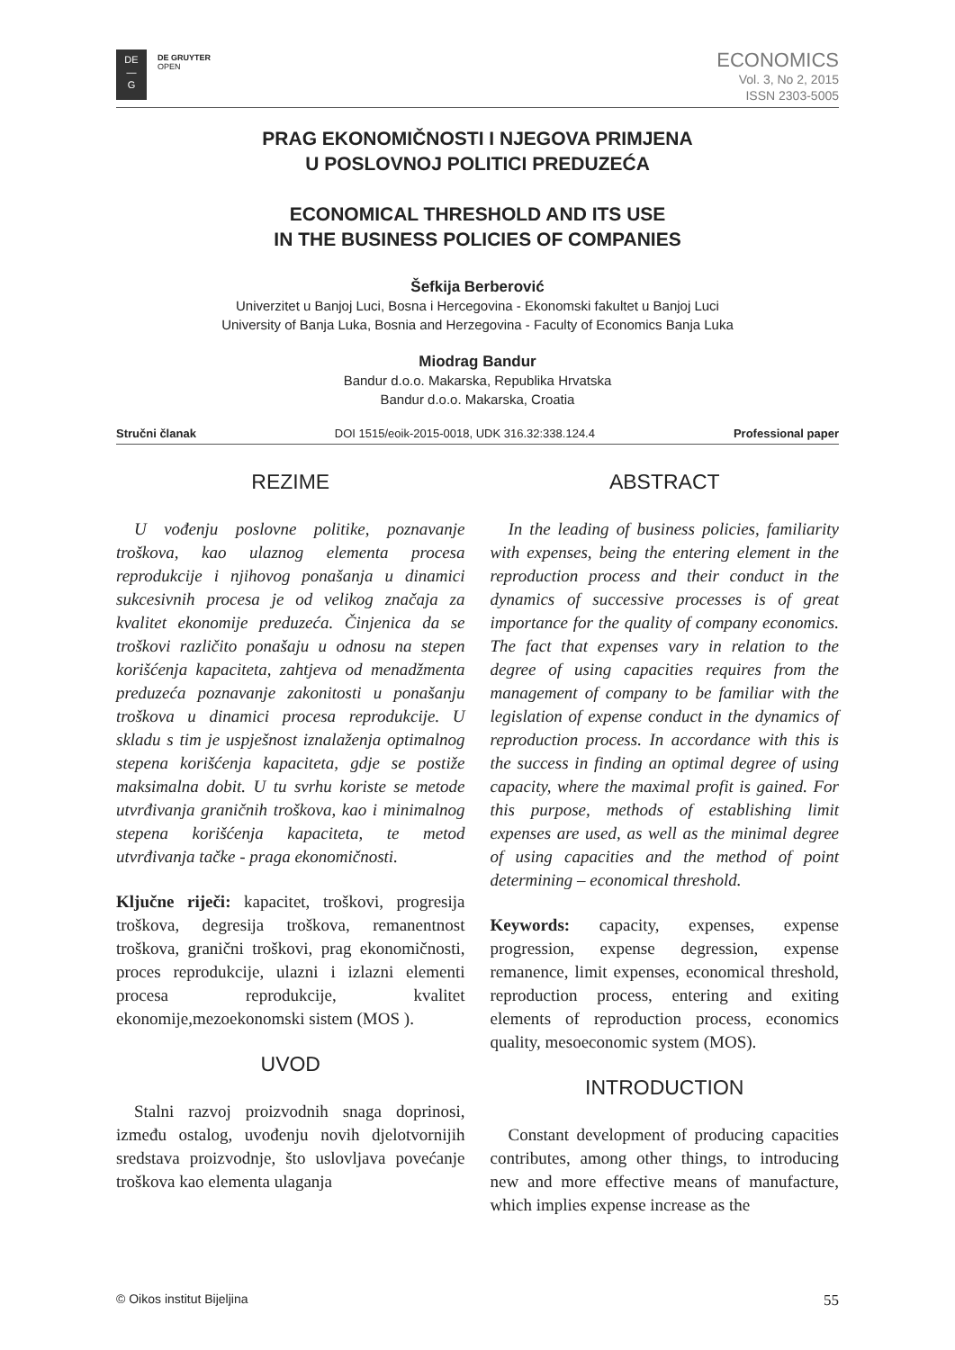DE
—
G
DE GRUYTER
OPEN
ECONOMICS
Vol. 3, No 2, 2015
ISSN 2303-5005
PRAG EKONOMIČNOSTI I NJEGOVA PRIMJENA
U POSLOVNOJ POLITICI PREDUZEĆA
ECONOMICAL THRESHOLD AND ITS USE
IN THE BUSINESS POLICIES OF COMPANIES
Šefkija Berberović
Univerzitet u Banjoj Luci, Bosna i Hercegovina - Ekonomski fakultet u Banjoj Luci
University of Banja Luka, Bosnia and Herzegovina - Faculty of Economics Banja Luka
Miodrag Bandur
Bandur d.o.o. Makarska, Republika Hrvatska
Bandur d.o.o. Makarska, Croatia
Stručni članak DOI 1515/eoik-2015-0018, UDK 316.32:338.124.4 Professional paper
REZIME
U vođenju poslovne politike, poznavanje troškova, kao ulaznog elementa procesa reprodukcije i njihovog ponašanja u dinamici sukcesivnih procesa je od velikog značaja za kvalitet ekonomije preduzeća. Činjenica da se troškovi različito ponašaju u odnosu na stepen korišćenja kapaciteta, zahtjeva od menadžmenta preduzeća poznavanje zakonitosti u ponašanju troškova u dinamici procesa reprodukcije. U skladu s tim je uspješnost iznalaženja optimalnog stepena korišćenja kapaciteta, gdje se postiže maksimalna dobit. U tu svrhu koriste se metode utvrđivanja graničnih troškova, kao i minimalnog stepena korišćenja kapaciteta, te metod utvrđivanja tačke - praga ekonomičnosti.
Ključne riječi: kapacitet, troškovi, progresija troškova, degresija troškova, remanentnost troškova, granični troškovi, prag ekonomičnosti, proces reprodukcije, ulazni i izlazni elementi procesa reprodukcije, kvalitet ekonomije,mezoekonomski sistem (MOS ).
UVOD
Stalni razvoj proizvodnih snaga doprinosi, između ostalog, uvođenju novih djelotvornijih sredstava proizvodnje, što uslovljava povećanje troškova kao elementa ulaganja
ABSTRACT
In the leading of business policies, familiarity with expenses, being the entering element in the reproduction process and their conduct in the dynamics of successive processes is of great importance for the quality of company economics. The fact that expenses vary in relation to the degree of using capacities requires from the management of company to be familiar with the legislation of expense conduct in the dynamics of reproduction process. In accordance with this is the success in finding an optimal degree of using capacity, where the maximal profit is gained. For this purpose, methods of establishing limit expenses are used, as well as the minimal degree of using capacities and the method of point determining – economical threshold.
Keywords: capacity, expenses, expense progression, expense degression, expense remanence, limit expenses, economical threshold, reproduction process, entering and exiting elements of reproduction process, economics quality, mesoeconomic system (MOS).
INTRODUCTION
Constant development of producing capacities contributes, among other things, to introducing new and more effective means of manufacture, which implies expense increase as the
© Oikos institut Bijeljina 55